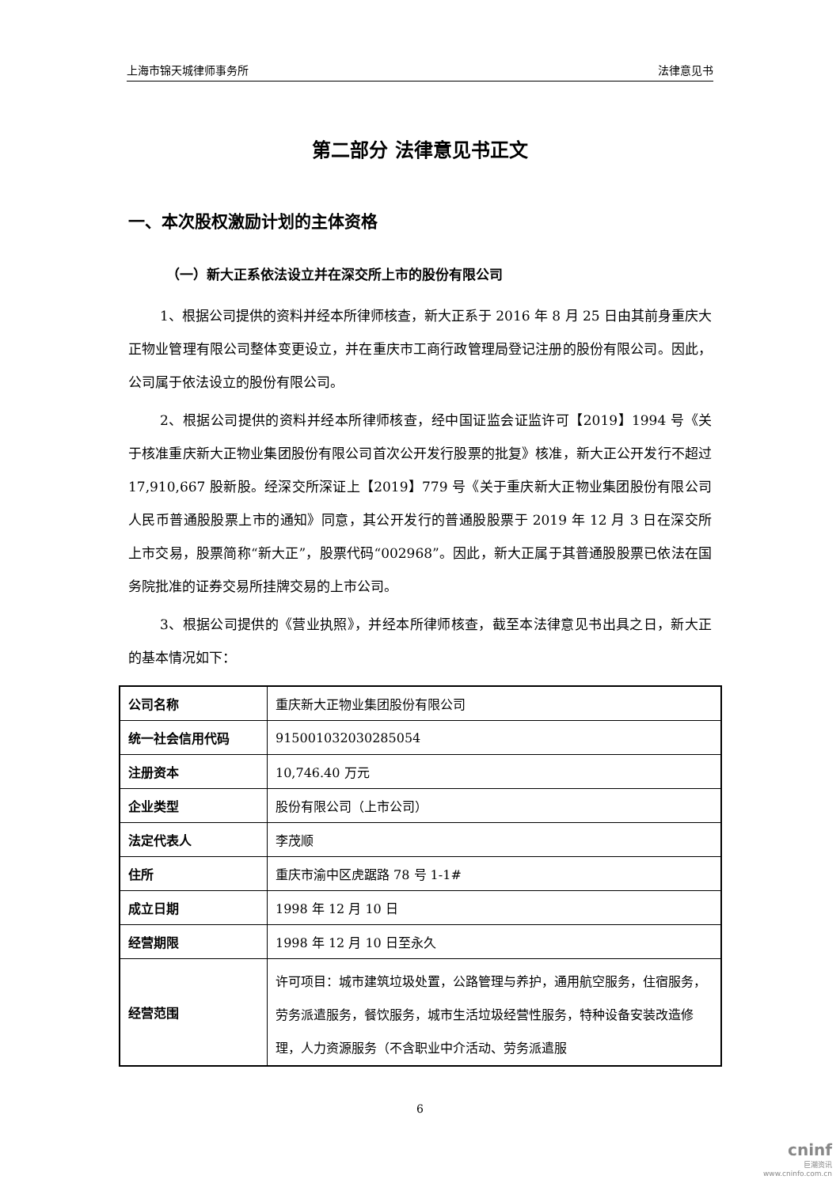上海市锦天城律师事务所 法律意见书
第二部分 法律意见书正文
一、本次股权激励计划的主体资格
（一）新大正系依法设立并在深交所上市的股份有限公司
1、根据公司提供的资料并经本所律师核查，新大正系于 2016 年 8 月 25 日由其前身重庆大正物业管理有限公司整体变更设立，并在重庆市工商行政管理局登记注册的股份有限公司。因此，公司属于依法设立的股份有限公司。
2、根据公司提供的资料并经本所律师核查，经中国证监会证监许可【2019】1994 号《关于核准重庆新大正物业集团股份有限公司首次公开发行股票的批复》核准，新大正公开发行不超过 17,910,667 股新股。经深交所深证上【2019】779 号《关于重庆新大正物业集团股份有限公司人民币普通股股票上市的通知》同意，其公开发行的普通股股票于 2019 年 12 月 3 日在深交所上市交易，股票简称“新大正”，股票代码“002968”。因此，新大正属于其普通股股票已依法在国务院批准的证券交易所挂牌交易的上市公司。
3、根据公司提供的《营业执照》，并经本所律师核查，截至本法律意见书出具之日，新大正的基本情况如下：
| 公司名称 | 重庆新大正物业集团股份有限公司 |
| 统一社会信用代码 | 915001032030285054 |
| 注册资本 | 10,746.40 万元 |
| 企业类型 | 股份有限公司（上市公司） |
| 法定代表人 | 李茂顺 |
| 住所 | 重庆市渝中区虎踞路 78 号 1-1# |
| 成立日期 | 1998 年 12 月 10 日 |
| 经营期限 | 1998 年 12 月 10 日至永久 |
| 经营范围 | 许可项目：城市建筑垃圾处置，公路管理与养护，通用航空服务，住宿服务，劳务派遣服务，餐饮服务，城市生活垃圾经营性服务，特种设备安装改造修理，人力资源服务（不含职业中介活动、劳务派遣服 |
6
cninf
巨潮资讯
www.cninfo.com.cn